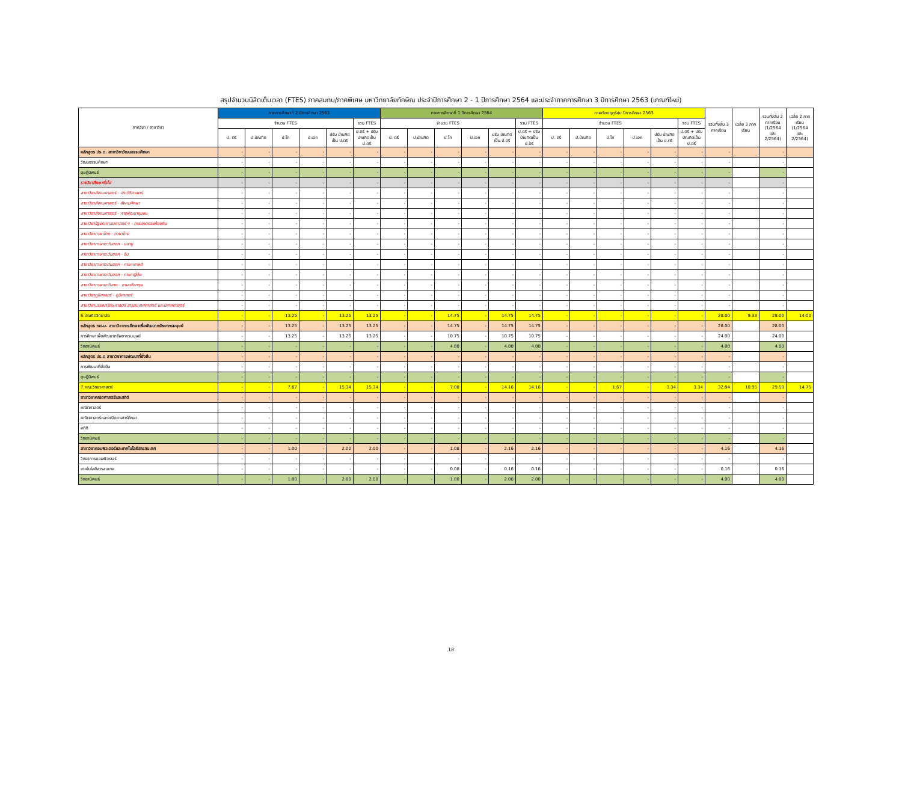สรุปจำนวนนิสิตเต็มเวลา (FTES) ภาคสมทบ/ภาคพิเศษ มหาวิทยาลัยทักษิณ ประจำปีการศึกษา 2 - 1 ปีการศึกษา 2564 และประจำภาคการศึกษา 3 ปีการศึกษา 2563 (เกณฑ์ใหม่)
| ภาควิชา / สาขาวิชา | ภาคการศึกษาที่ 2 ปีการศึกษา 2563 | | | | | | ภาคการศึกษาที่ 1 ปีการศึกษา 2564 | | | | | | ภาคเรียนฤดูร้อน ปีการศึกษา 2563 | | | | | | รวมทั้งสิ้น 3 ภาคเรียน | เฉลี่ย 3 ภาคเรียน | รวมทั้งสิ้น 2 ภาคเรียน (1/2564 และ 2/2564) | เฉลี่ย 2 ภาคเรียน (1/2564 และ 2/2564) |
| --- | --- | --- | --- | --- | --- | --- | --- | --- | --- | --- | --- | --- | --- | --- | --- | --- | --- | --- | --- | --- | --- | --- |
| | จำนวน FTES | | | | | รวม FTES | จำนวน FTES | | | | | รวม FTES | จำนวน FTES | | | | | รวม FTES | | | | |
| | ป. ตรี | ป.บัณฑิต | ป.โท | ป.เอก | ปรับ บัณฑิตเป็น ป.ตรี | ป.ตรี + ปรับ บัณฑิตเป็น ป.ตรี | ป. ตรี | ป.บัณฑิต | ป.โท | ป.เอก | ปรับ บัณฑิตเป็น ป.ตรี | ป.ตรี + ปรับ บัณฑิตเป็น ป.ตรี | ป. ตรี | ป.บัณฑิต | ป.โท | ป.เอก | ปรับ บัณฑิตเป็น ป.ตรี | ป.ตรี + ปรับ บัณฑิตเป็น ป.ตรี | | | | |
| หลักสูตร ปร.ด. สาขาวิชาวัฒนธรรมศึกษา | - | - | - | - | - | - | - | - | - | - | - | - | - | - | - | - | - | - | - | | - | |
| วัฒนธรรมศึกษา | - | - | - | - | - | - | - | - | - | - | - | - | - | - | - | - | - | - | - | | - | |
| ดุษฎีนิพนธ์ | - | - | - | - | - | - | - | - | - | - | - | - | - | - | - | - | - | - | - | | - | |
| รายวิชาศึกษาทั่วไป | - | - | - | - | - | - | - | - | - | - | - | - | - | - | - | - | - | - | - | | - | |
| สาขาวิชาสังคมศาสตร์ - ประวัติศาสตร์ | - | - | - | - | - | - | - | - | - | - | - | - | - | - | - | - | - | - | - | | - | |
| สาขาวิชาสังคมศาสตร์ - สังคมศึกษา | - | - | - | - | - | - | - | - | - | - | - | - | - | - | - | - | - | - | - | | - | |
| สาขาวิชาสังคมศาสตร์ - การพัฒนาชุมชน | - | - | - | - | - | - | - | - | - | - | - | - | - | - | - | - | - | - | - | | - | |
| สาขาวิชารัฐประศาสนศาสตร์ ฯ - การปกครองท้องถิ่น | - | - | - | - | - | - | - | - | - | - | - | - | - | - | - | - | - | - | - | | - | |
| สาขาวิชาภาษาไทย - ภาษาไทย | - | - | - | - | - | - | - | - | - | - | - | - | - | - | - | - | - | - | - | | - | |
| สาขาวิชาภาษาตะวันออก - มลายู | - | - | - | - | - | - | - | - | - | - | - | - | - | - | - | - | - | - | - | | - | |
| สาขาวิชาภาษาตะวันออก - จีน | - | - | - | - | - | - | - | - | - | - | - | - | - | - | - | - | - | - | - | | - | |
| สาขาวิชาภาษาตะวันออก - ภาษาเกาหลี | - | - | - | - | - | - | - | - | - | - | - | - | - | - | - | - | - | - | - | | - | |
| สาขาวิชาภาษาตะวันออก - ภาษาญี่ปุ่น | - | - | - | - | - | - | - | - | - | - | - | - | - | - | - | - | - | - | - | | - | |
| สาขาวิชาภาษาตะวันตก - ภาษาอังกฤษ | - | - | - | - | - | - | - | - | - | - | - | - | - | - | - | - | - | - | - | | - | |
| สาขาวิชาภูมิศาสตร์ - ภูมิศาสตร์ | - | - | - | - | - | - | - | - | - | - | - | - | - | - | - | - | - | - | - | | - | |
| สาขาวิชาบรรณารักษศาสตร์ สารสนเทศศาสตร์ และนิเทศศาสตร์ | - | - | - | - | - | - | - | - | - | - | - | - | - | - | - | - | - | - | - | | - | |
| 6.บัณฑิตวิทยาลัย | - | - | 13.25 | - | 13.25 | 13.25 | - | - | 14.75 | - | 14.75 | 14.75 | - | - | - | - | - | - | 28.00 | 9.33 | 28.00 | 14.00 |
| หลักสูตร กศ.ม. สาขาวิชาการศึกษาเพื่อพัฒนาทรัพยากรมนุษย์ | - | - | 13.25 | - | 13.25 | 13.25 | - | - | 14.75 | - | 14.75 | 14.75 | - | - | - | - | - | - | 28.00 | | 28.00 | |
| การศึกษาเพื่อพัฒนาทรัพยากรมนุษย์ | - | - | 13.25 | - | 13.25 | 13.25 | - | - | 10.75 | - | 10.75 | 10.75 | - | - | - | - | - | - | 24.00 | | 24.00 | |
| วิทยานิพนธ์ | - | - | - | - | - | - | - | - | 4.00 | - | 4.00 | 4.00 | - | - | - | - | - | - | 4.00 | | 4.00 | |
| หลักสูตร ปร.ด สาขาวิชาการพัฒนาที่ยั่งยืน | - | - | - | - | - | - | - | - | - | - | - | - | - | - | - | - | - | - | - | | - | |
| การพัฒนาที่ยั่งยืน | - | - | - | - | - | - | - | - | - | - | - | - | - | - | - | - | - | - | - | | - | |
| ดุษฎีนิพนธ์ | - | - | - | - | - | - | - | - | - | - | - | - | - | - | - | - | - | - | - | | - | |
| 7.คณะวิทยาศาสตร์ | - | - | 7.67 | - | 15.34 | 15.34 | - | - | 7.08 | - | 14.16 | 14.16 | - | - | 1.67 | - | 3.34 | 3.34 | 32.84 | 10.95 | 29.50 | 14.75 |
| สาขาวิชาคณิตศาสตร์และสถิติ | - | - | - | - | - | - | - | - | - | - | - | - | - | - | - | - | - | - | - | | - | |
| คณิตศาสตร์ | - | - | - | - | - | - | - | - | - | - | - | - | - | - | - | - | - | - | - | | - | |
| คณิตศาสตร์และคณิตศาสตร์ศึกษา | - | - | - | - | - | - | - | - | - | - | - | - | - | - | - | - | - | - | - | | - | |
| สถิติ | - | - | - | - | - | - | - | - | - | - | - | - | - | - | - | - | - | - | - | | - | |
| วิทยานิพนธ์ | - | - | - | - | - | - | - | - | - | - | - | - | - | - | - | - | - | - | - | | - | |
| สาขาวิชาคอมพิวเตอร์และเทคโนโลยีสารสนเทศ | - | - | 1.00 | - | 2.00 | 2.00 | - | - | 1.08 | - | 2.16 | 2.16 | - | - | - | - | - | - | 4.16 | | 4.16 | |
| วิทยาการคอมพิวเตอร์ | - | - | - | - | - | - | - | - | - | - | - | - | - | - | - | - | - | - | - | | - | |
| เทคโนโลยีสารสนเทศ | - | - | - | - | - | - | - | - | 0.08 | - | 0.16 | 0.16 | - | - | - | - | - | - | 0.16 | | 0.16 | |
| วิทยานิพนธ์ | - | - | 1.00 | - | 2.00 | 2.00 | - | - | 1.00 | - | 2.00 | 2.00 | - | - | - | - | - | - | 4.00 | | 4.00 | |
18